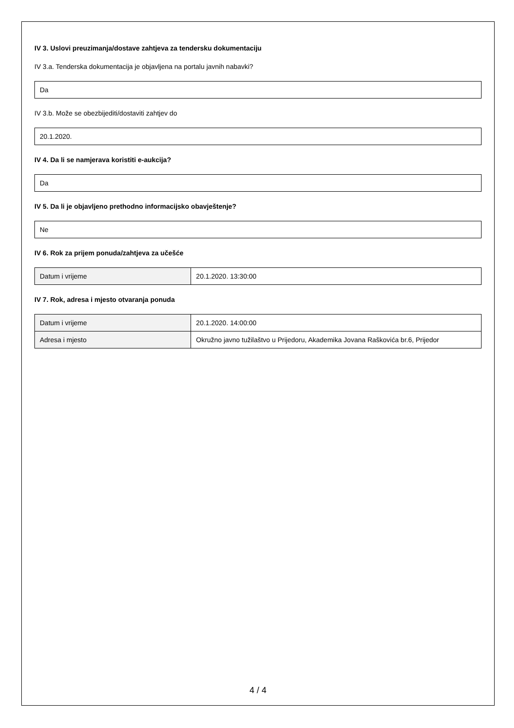IV 3. Uslovi preuzimanja/dostave zahtjeva za tendersku dokumentaciju
IV 3.a. Tenderska dokumentacija je objavljena na portalu javnih nabavki?
Da
IV 3.b. Može se obezbijediti/dostaviti zahtjev do
20.1.2020.
IV 4. Da li se namjerava koristiti e-aukcija?
Da
IV 5. Da li je objavljeno prethodno informacijsko obavještenje?
Ne
IV 6. Rok za prijem ponuda/zahtjeva za učešće
| Datum i vrijeme | 20.1.2020. 13:30:00 |
IV 7. Rok, adresa i mjesto otvaranja ponuda
| Datum i vrijeme | 20.1.2020. 14:00:00 |
| Adresa i mjesto | Okružno javno tužilaštvo u Prijedoru, Akademika Jovana Raškovića br.6, Prijedor |
4 / 4